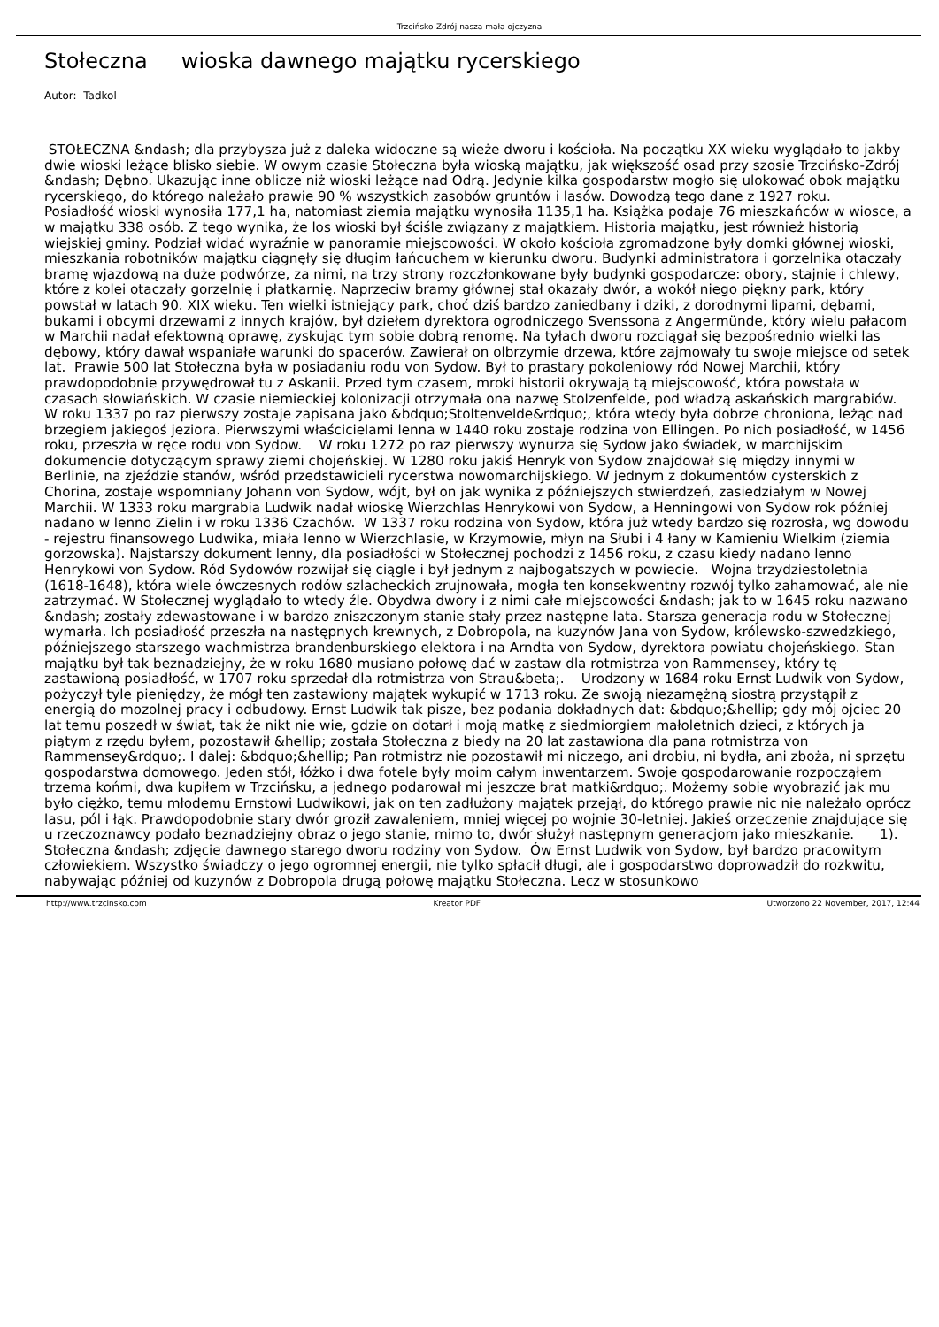Trzcińsko-Zdrój nasza mała ojczyzna
Stołeczna wioska dawnego majątku rycerskiego
Autor: Tadkol
STOŁECZNA &ndash; dla przybysza już z daleka widoczne są wieże dworu i kościoła. Na początku XX wieku wyglądało to jakby dwie wioski leżące blisko siebie. W owym czasie Stołeczna była wioską majątku, jak większość osad przy szosie Trzcińsko-Zdrój &ndash; Dębno. Ukazując inne oblicze niż wioski leżące nad Odrą. Jedynie kilka gospodarstw mogło się ulokować obok majątku rycerskiego, do którego należało prawie 90 % wszystkich zasobów gruntów i lasów. Dowodzą tego dane z 1927 roku.
Posiadłość wioski wynosiła 177,1 ha, natomiast ziemia majątku wynosiła 1135,1 ha. Książka podaje 76 mieszkańców w wiosce, a w majątku 338 osób. Z tego wynika, że los wioski był ściśle związany z majątkiem. Historia majątku, jest również historią wiejskiej gminy. Podział widać wyraźnie w panoramie miejscowości. W około kościoła zgromadzone były domki głównej wioski, mieszkania robotników majątku ciągnęły się długim łańcuchem w kierunku dworu. Budynki administratora i gorzelnika otaczały bramę wjazdową na duże podwórze, za nimi, na trzy strony rozczłonkowane były budynki gospodarcze: obory, stajnie i chlewy, które z kolei otaczały gorzelnię i płatkarnię. Naprzeciw bramy głównej stał okazały dwór, a wokół niego piękny park, który powstał w latach 90. XIX wieku. Ten wielki istniejący park, choć dziś bardzo zaniedbany i dziki, z dorodnymi lipami, dębami, bukami i obcymi drzewami z innych krajów, był dziełem dyrektora ogrodniczego Svenssona z Angermünde, który wielu pałacom w Marchii nadał efektowną oprawę, zyskując tym sobie dobrą renomę. Na tyłach dworu rozciągał się bezpośrednio wielki las dębowy, który dawał wspaniałe warunki do spacerów. Zawierał on olbrzymie drzewa, które zajmowały tu swoje miejsce od setek lat. Prawie 500 lat Stołeczna była w posiadaniu rodu von Sydow. Był to prastary pokoleniowy ród Nowej Marchii, który prawdopodobnie przywędrował tu z Askanii. Przed tym czasem, mroki historii okrywają tą miejscowość, która powstała w czasach słowiańskich. W czasie niemieckiej kolonizacji otrzymała ona nazwę Stolzenfelde, pod władzą askańskich margrabiów. W roku 1337 po raz pierwszy zostaje zapisana jako &bdquo;Stoltenvelde&rdquo;, która wtedy była dobrze chroniona, leżąc nad brzegiem jakiegoś jeziora. Pierwszymi właścicielami lenna w 1440 roku zostaje rodzina von Ellingen. Po nich posiadłość, w 1456 roku, przeszła w ręce rodu von Sydow. W roku 1272 po raz pierwszy wynurza się Sydow jako świadek, w marchijskim dokumencie dotyczącym sprawy ziemi chojeńskiej. W 1280 roku jakiś Henryk von Sydow znajdował się między innymi w Berlinie, na zjeździe stanów, wśród przedstawicieli rycerstwa nowomarchijskiego. W jednym z dokumentów cysterskich z Chorina, zostaje wspomniany Johann von Sydow, wójt, był on jak wynika z późniejszych stwierdzeń, zasiedziałym w Nowej Marchii. W 1333 roku margrabia Ludwik nadał wioskę Wierzchlas Henrykowi von Sydow, a Henningowi von Sydow rok później nadano w lenno Zielin i w roku 1336 Czachów. W 1337 roku rodzina von Sydow, która już wtedy bardzo się rozrosła, wg dowodu - rejestru finansowego Ludwika, miała lenno w Wierzchlasie, w Krzymowie, młyn na Słubi i 4 łany w Kamieniu Wielkim (ziemia gorzowska). Najstarszy dokument lenny, dla posiadłości w Stołecznej pochodzi z 1456 roku, z czasu kiedy nadano lenno Henrykowi von Sydow. Ród Sydowów rozwijał się ciągle i był jednym z najbogatszych w powiecie. Wojna trzydziestoletnia (1618-1648), która wiele ówczesnych rodów szlacheckich zrujnowała, mogła ten konsekwentny rozwój tylko zahamować, ale nie zatrzymać. W Stołecznej wyglądało to wtedy źle. Obydwa dwory i z nimi całe miejscowości &ndash; jak to w 1645 roku nazwano &ndash; zostały zdewastowane i w bardzo zniszczonym stanie stały przez następne lata. Starsza generacja rodu w Stołecznej wymarła. Ich posiadłość przeszła na następnych krewnych, z Dobropola, na kuzynów Jana von Sydow, królewsko-szwedzkiego, późniejszego starszego wachmistrza brandenburskiego elektora i na Arndta von Sydow, dyrektora powiatu chojeńskiego. Stan majątku był tak beznadziejny, że w roku 1680 musiano połowę dać w zastaw dla rotmistrza von Rammensey, który tę zastawioną posiadłość, w 1707 roku sprzedał dla rotmistrza von Strau&beta;. Urodzony w 1684 roku Ernst Ludwik von Sydow, pożyczył tyle pieniędzy, że mógł ten zastawiony majątek wykupić w 1713 roku. Ze swoją niezamężną siostrą przystąpił z energią do mozolnej pracy i odbudowy. Ernst Ludwik tak pisze, bez podania dokładnych dat: &bdquo;&hellip; gdy mój ojciec 20 lat temu poszedł w świat, tak że nikt nie wie, gdzie on dotarł i moją matkę z siedmiorgiem małoletnich dzieci, z których ja piątym z rzędu byłem, pozostawił &hellip; została Stołeczna z biedy na 20 lat zastawiona dla pana rotmistrza von Rammensey&rdquo;. I dalej: &bdquo;&hellip; Pan rotmistrz nie pozostawił mi niczego, ani drobiu, ni bydła, ani zboża, ni sprzętu gospodarstwa domowego. Jeden stół, łóżko i dwa fotele były moim całym inwentarzem. Swoje gospodarowanie rozpocząłem trzema końmi, dwa kupiłem w Trzcińsku, a jednego podarował mi jeszcze brat matki&rdquo;. Możemy sobie wyobrazić jak mu było ciężko, temu młodemu Ernstowi Ludwikowi, jak on ten zadłużony majątek przejął, do którego prawie nic nie należało oprócz lasu, pól i łąk. Prawdopodobnie stary dwór groził zawaleniem, mniej więcej po wojnie 30-letniej. Jakieś orzeczenie znajdujące się u rzeczoznawcy podało beznadziejny obraz o jego stanie, mimo to, dwór służył następnym generacjom jako mieszkanie. 1). Stołeczna &ndash; zdjęcie dawnego starego dworu rodziny von Sydow. Ów Ernst Ludwik von Sydow, był bardzo pracowitym człowiekiem. Wszystko świadczy o jego ogromnej energii, nie tylko spłacił długi, ale i gospodarstwo doprowadził do rozkwitu, nabywając później od kuzynów z Dobropola drugą połowę majątku Stołeczna. Lecz w stosunkowo
http://www.trzcinsko.com Kreator PDF Utworzono 22 November, 2017, 12:44